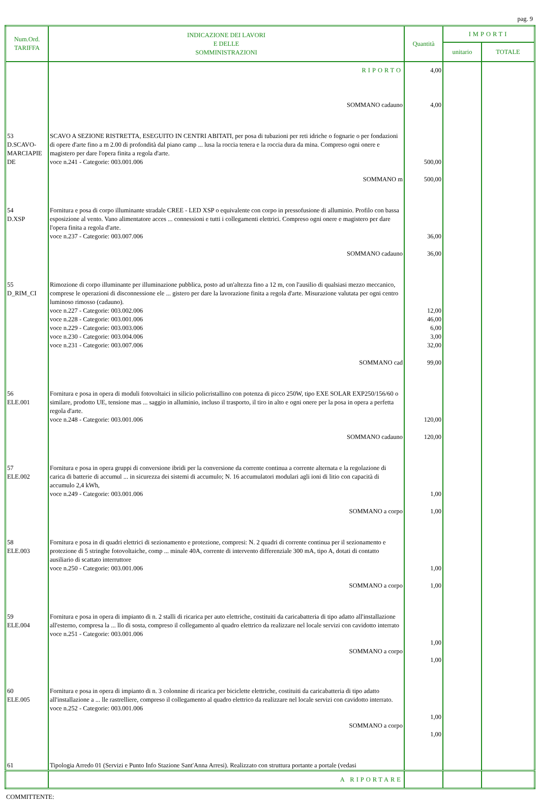pag. 9
| Num.Ord. TARIFFA | INDICAZIONE DEI LAVORI E DELLE SOMMINISTRAZIONI | Quantità | IMPORTI | |
| --- | --- | --- | --- | --- |
| | | | unitario | TOTALE |
| | RIPORTO | 4,00 | | |
| | SOMMANO cadauno | 4,00 | | |
| 53 D.SCAVO- MARCIAPIE DE | SCAVO A SEZIONE RISTRETTA, ESEGUITO IN CENTRI ABITATI, per posa di tubazioni per reti idriche o fognarie o per fondazioni di opere d'arte fino a m 2.00 di profondità dal piano camp ... lusa la roccia tenera e la roccia dura da mina. Compreso ogni onere e magistero per dare l'opera finita a regola d'arte. voce n.241 - Categorie: 003.001.006 SOMMANO m | 500,00 500,00 | | |
| 54 D.XSP | Fornitura e posa di corpo illuminante stradale CREE - LED XSP o equivalente con corpo in pressofusione di alluminio. Profilo con bassa esposizione al vento. Vano alimentatore acces ... connessioni e tutti i collegamenti elettrici. Compreso ogni onere e magistero per dare l'opera finita a regola d'arte. voce n.237 - Categorie: 003.007.006 SOMMANO cadauno | 36,00 36,00 | | |
| 55 D_RIM_CI | Rimozione di corpo illuminante per illuminazione pubblica, posto ad un'altezza fino a 12 m, con l'ausilio di qualsiasi mezzo meccanico, comprese le operazioni di disconnessione ele ... gistero per dare la lavorazione finita a regola d'arte. Misurazione valutata per ogni centro luminoso rimosso (cadauno). voce n.227 - Categorie: 003.002.006 voce n.228 - Categorie: 003.001.006 voce n.229 - Categorie: 003.003.006 voce n.230 - Categorie: 003.004.006 voce n.231 - Categorie: 003.007.006 SOMMANO cad | 12,00 46,00 6,00 3,00 32,00 99,00 | | |
| 56 ELE.001 | Fornitura e posa in opera di moduli fotovoltaici in silicio policristallino con potenza di picco 250W, tipo EXE SOLAR EXP250/156/60 o similare, prodotto UE, tensione mas ... saggio in alluminio, incluso il trasporto, il tiro in alto e ogni onere per la posa in opera a perfetta regola d'arte. voce n.248 - Categorie: 003.001.006 SOMMANO cadauno | 120,00 120,00 | | |
| 57 ELE.002 | Fornitura e posa in opera gruppi di conversione ibridi per la conversione da corrente continua a corrente alternata e la regolazione di carica di batterie di accumul ... in sicurezza dei sistemi di accumulo; N. 16 accumulatori modulari agli ioni di litio con capacità di accumulo 2,4 kWh, voce n.249 - Categorie: 003.001.006 SOMMANO a corpo | 1,00 1,00 | | |
| 58 ELE.003 | Fornitura e posa in di quadri elettrici di sezionamento e protezione, compresi: N. 2 quadri di corrente continua per il sezionamento e protezione di 5 stringhe fotovoltaiche, comp ... minale 40A, corrente di intervento differenziale 300 mA, tipo A, dotati di contatto ausiliario di scattato interruttore voce n.250 - Categorie: 003.001.006 SOMMANO a corpo | 1,00 1,00 | | |
| 59 ELE.004 | Fornitura e posa in opera di impianto di n. 2 stalli di ricarica per auto elettriche, costituiti da caricabatteria di tipo adatto all'installazione all'esterno, compresa la ... llo di sosta, compreso il collegamento al quadro elettrico da realizzare nel locale servizi con cavidotto interrato voce n.251 - Categorie: 003.001.006 SOMMANO a corpo | 1,00 1,00 | | |
| 60 ELE.005 | Fornitura e posa in opera di impianto di n. 3 colonnine di ricarica per biciclette elettriche, costituiti da caricabatteria di tipo adatto all'installazione a ... lle rastrelliere, compreso il collegamento al quadro elettrico da realizzare nel locale servizi con cavidotto interrato. voce n.252 - Categorie: 003.001.006 SOMMANO a corpo | 1,00 1,00 | | |
| 61 | Tipologia Arredo 01 (Servizi e Punto Info Stazione Sant'Anna Arresi). Realizzato con struttura portante a portale (vedasi | | | |
| | A RIPORTARE | | | |
COMMITTENTE: